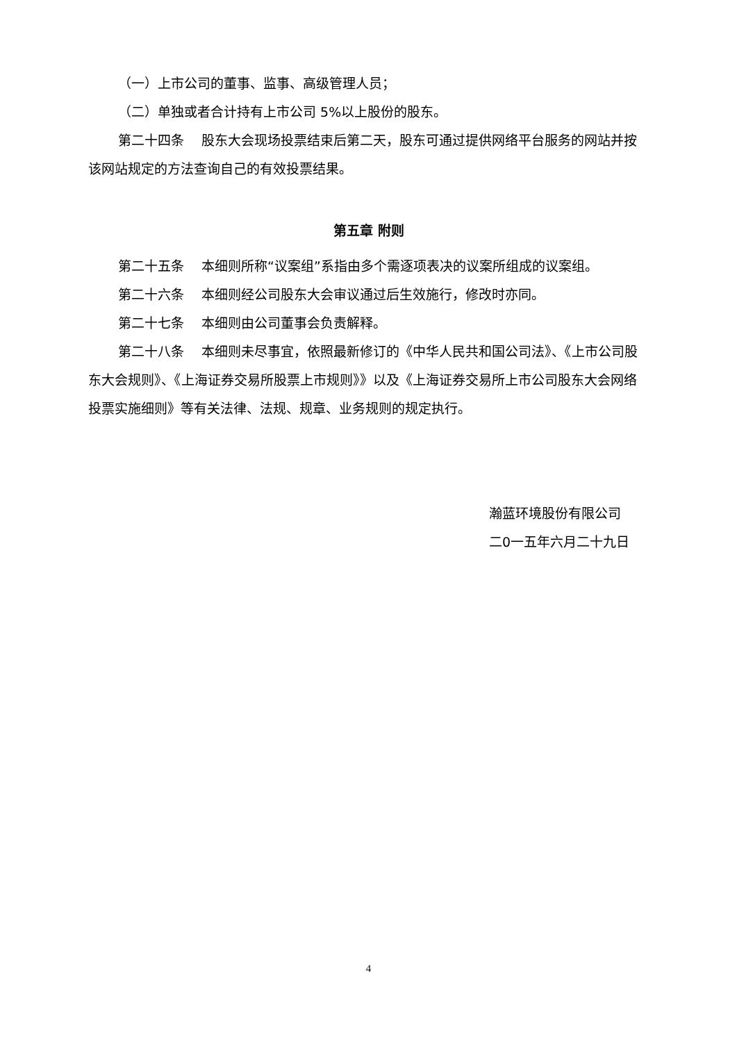（一）上市公司的董事、监事、高级管理人员；
（二）单独或者合计持有上市公司 5%以上股份的股东。
第二十四条　 股东大会现场投票结束后第二天，股东可通过提供网络平台服务的网站并按该网站规定的方法查询自己的有效投票结果。
第五章 附则
第二十五条　 本细则所称“议案组”系指由多个需逐项表决的议案所组成的议案组。
第二十六条　 本细则经公司股东大会审议通过后生效施行，修改时亦同。
第二十七条　 本细则由公司董事会负责解释。
第二十八条　 本细则未尽事宜，依照最新修订的《中华人民共和国公司法》、《上市公司股东大会规则》、《上海证券交易所股票上市规则》》以及《上海证券交易所上市公司股东大会网络投票实施细则》等有关法律、法规、规章、业务规则的规定执行。
瀚蓝环境股份有限公司
二0一五年六月二十九日
4